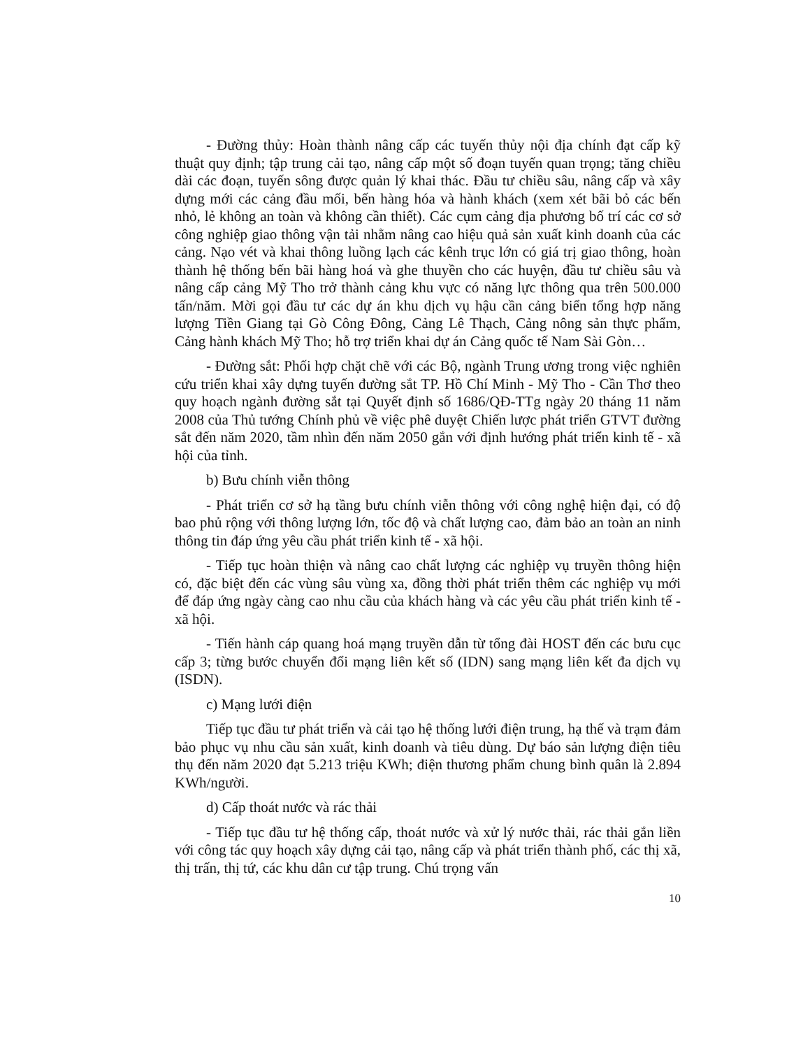- Đường thủy: Hoàn thành nâng cấp các tuyến thủy nội địa chính đạt cấp kỹ thuật quy định; tập trung cải tạo, nâng cấp một số đoạn tuyến quan trọng; tăng chiều dài các đoạn, tuyến sông được quản lý khai thác. Đầu tư chiều sâu, nâng cấp và xây dựng mới các cảng đầu mối, bến hàng hóa và hành khách (xem xét bãi bỏ các bến nhỏ, lẻ không an toàn và không cần thiết). Các cụm cảng địa phương bố trí các cơ sở công nghiệp giao thông vận tải nhằm nâng cao hiệu quả sản xuất kinh doanh của các cảng. Nạo vét và khai thông luồng lạch các kênh trục lớn có giá trị giao thông, hoàn thành hệ thống bến bãi hàng hoá và ghe thuyền cho các huyện, đầu tư chiều sâu và nâng cấp cảng Mỹ Tho trở thành cảng khu vực có năng lực thông qua trên 500.000 tấn/năm. Mời gọi đầu tư các dự án khu dịch vụ hậu cần cảng biển tổng hợp năng lượng Tiền Giang tại Gò Công Đông, Cảng Lê Thạch, Cảng nông sản thực phẩm, Cảng hành khách Mỹ Tho; hỗ trợ triển khai dự án Cảng quốc tế Nam Sài Gòn…
- Đường sắt: Phối hợp chặt chẽ với các Bộ, ngành Trung ương trong việc nghiên cứu triển khai xây dựng tuyến đường sắt TP. Hồ Chí Minh - Mỹ Tho - Cần Thơ theo quy hoạch ngành đường sắt tại Quyết định số 1686/QĐ-TTg ngày 20 tháng 11 năm 2008 của Thủ tướng Chính phủ về việc phê duyệt Chiến lược phát triển GTVT đường sắt đến năm 2020, tầm nhìn đến năm 2050 gắn với định hướng phát triển kinh tế - xã hội của tỉnh.
b) Bưu chính viễn thông
- Phát triển cơ sở hạ tầng bưu chính viễn thông với công nghệ hiện đại, có độ bao phủ rộng với thông lượng lớn, tốc độ và chất lượng cao, đảm bảo an toàn an ninh thông tin đáp ứng yêu cầu phát triển kinh tế - xã hội.
- Tiếp tục hoàn thiện và nâng cao chất lượng các nghiệp vụ truyền thông hiện có, đặc biệt đến các vùng sâu vùng xa, đồng thời phát triển thêm các nghiệp vụ mới để đáp ứng ngày càng cao nhu cầu của khách hàng và các yêu cầu phát triển kinh tế - xã hội.
- Tiến hành cáp quang hoá mạng truyền dẫn từ tổng đài HOST đến các bưu cục cấp 3; từng bước chuyển đổi mạng liên kết số (IDN) sang mạng liên kết đa dịch vụ (ISDN).
c) Mạng lưới điện
Tiếp tục đầu tư phát triển và cải tạo hệ thống lưới điện trung, hạ thế và trạm đảm bảo phục vụ nhu cầu sản xuất, kinh doanh và tiêu dùng. Dự báo sản lượng điện tiêu thụ đến năm 2020 đạt 5.213 triệu KWh; điện thương phẩm chung bình quân là 2.894 KWh/người.
d) Cấp thoát nước và rác thải
- Tiếp tục đầu tư hệ thống cấp, thoát nước và xử lý nước thải, rác thải gắn liền với công tác quy hoạch xây dựng cải tạo, nâng cấp và phát triển thành phố, các thị xã, thị trấn, thị tứ, các khu dân cư tập trung. Chú trọng vấn
10